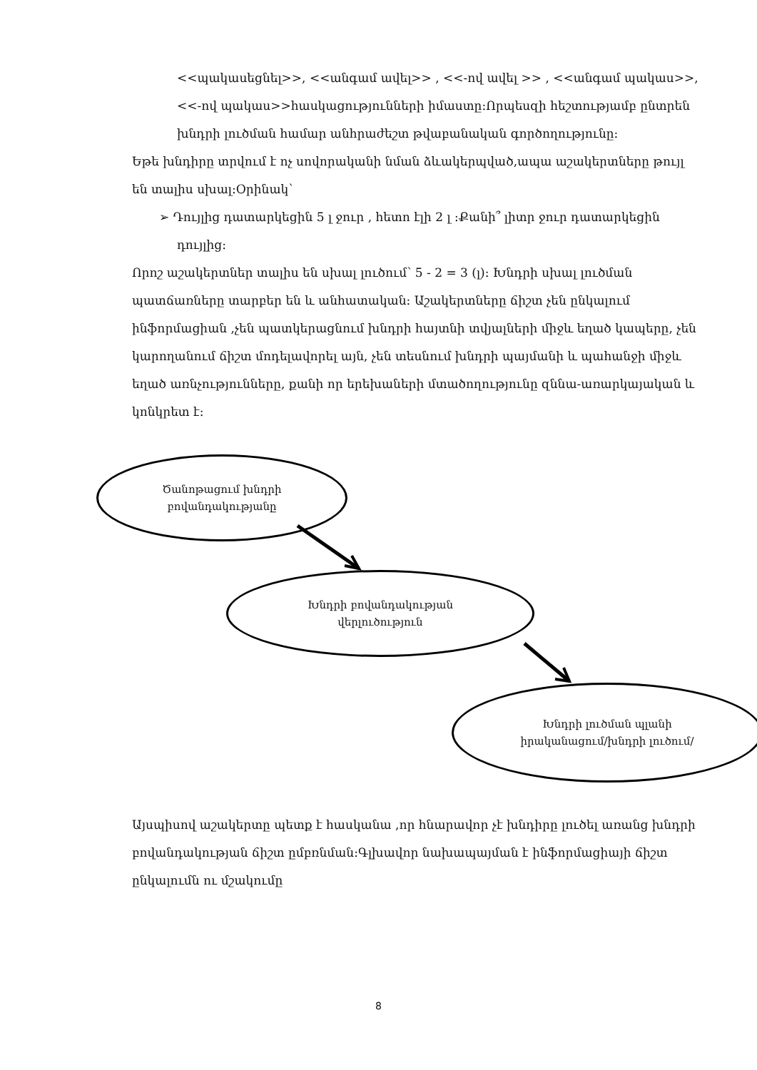<<պակասեցնել>>, <<անգամ ավել>> , <<-ով ավել >> , <<անգամ պակաս>>, <<-ով պակաս>>հասկացությունների իմաստը:Որպեսզի հեշտությամբ ընտրեն խնդրի լուծման համար անհրաժեշտ թվաբանական գործողությունը:
Եթե խնդիրը տրվում է ոչ սովորականի նման ձևակերպված,ապա աշակերտները թույլ են տալիս սխալ:Օրինակ՝
➢ Դույլից դատարկեցին 5 լ ջուր , հետո էլի 2 լ :Քանի՞ լիտր ջուր դատարկեցին դույլից:
Որոշ աշակերտներ տալիս են սխալ լուծում՝ 5 - 2 = 3 (լ): Խնդրի սխալ լուծման պատճառները տարբեր են և անհատական: Աշակերտները ճիշտ չեն ընկալում ինֆորմացիան ,չեն պատկերացնում խնդրի հայտնի տվյալների միջև եղած կապերը, չեն կարողանում ճիշտ մոդելավորել այն, չեն տեսնում խնդրի պայմանի և պահանջի միջև եղած առնչությունները, քանի որ երեխաների մտածողությունը զննա-առարկայական և կոնկրետ է:
Ծանոթացում խնդրի
բովանդակությանը
Խնդրի բովանդակության
վերլուծություն
Խնդրի լուծման պլանի
իրականացում/խնդրի լուծում/
Այսպիսով աշակերտը պետք է հասկանա ,որ հնարավոր չէ խնդիրը լուծել առանց խնդրի բովանդակության ճիշտ ըմբռնման:Գլխավոր նախապայման է ինֆորմացիայի ճիշտ ընկալումն ու մշակումը
8